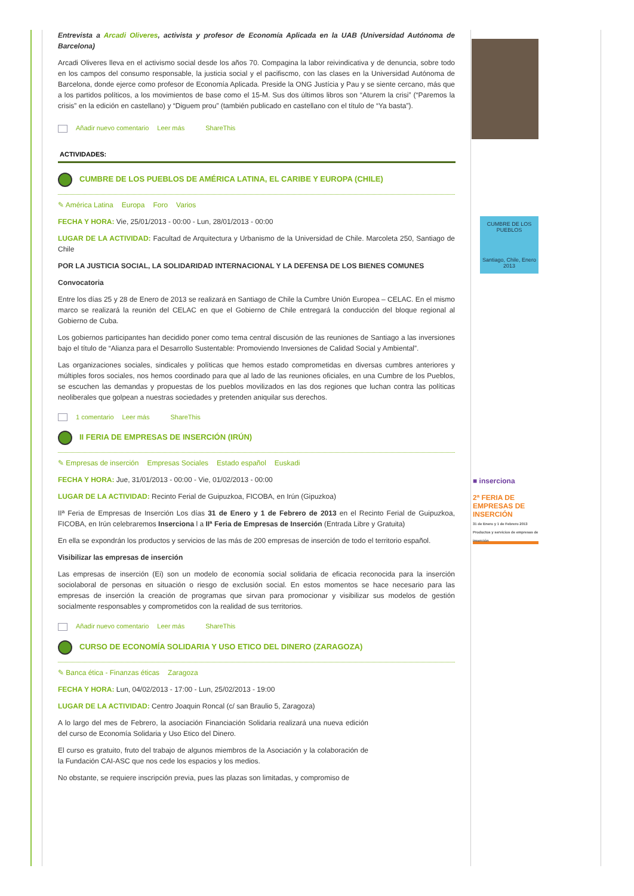Entrevista a Arcadi Oliveres, activista y profesor de Economía Aplicada en la UAB (Universidad Autónoma de Barcelona)
Arcadi Oliveres lleva en el activismo social desde los años 70. Compagina la labor reivindicativa y de denuncia, sobre todo en los campos del consumo responsable, la justicia social y el pacifiscmo, con las clases en la Universidad Autónoma de Barcelona, donde ejerce como profesor de Economía Aplicada. Preside la ONG Justícia y Pau y se siente cercano, más que a los partidos políticos, a los movimientos de base como el 15-M. Sus dos últimos libros son “Aturem la crisi” (“Paremos la crisis” en la edición en castellano) y “Diguem prou” (también publicado en castellano con el título de “Ya basta”).
Añadir nuevo comentario Leer más ShareThis
ACTIVIDADES:
CUMBRE DE LOS PUEBLOS DE AMÉRICA LATINA, EL CARIBE Y EUROPA (CHILE)
✎ América Latina Europa Foro Varios
CUMBRE DE LOS PUEBLOS
Santiago, Chile, Enero 2013
FECHA Y HORA: Vie, 25/01/2013 - 00:00 - Lun, 28/01/2013 - 00:00
LUGAR DE LA ACTIVIDAD: Facultad de Arquitectura y Urbanismo de la Universidad de Chile. Marcoleta 250, Santiago de Chile
POR LA JUSTICIA SOCIAL, LA SOLIDARIDAD INTERNACIONAL Y LA DEFENSA DE LOS BIENES COMUNES
Convocatoria
Entre los días 25 y 28 de Enero de 2013 se realizará en Santiago de Chile la Cumbre Unión Europea – CELAC. En el mismo marco se realizará la reunión del CELAC en que el Gobierno de Chile entregará la conducción del bloque regional al Gobierno de Cuba.
Los gobiernos participantes han decidido poner como tema central discusión de las reuniones de Santiago a las inversiones bajo el título de “Alianza para el Desarrollo Sustentable: Promoviendo Inversiones de Calidad Social y Ambiental”.
Las organizaciones sociales, sindicales y políticas que hemos estado comprometidas en diversas cumbres anteriores y múltiples foros sociales, nos hemos coordinado para que al lado de las reuniones oficiales, en una Cumbre de los Pueblos, se escuchen las demandas y propuestas de los pueblos movilizados en las dos regiones que luchan contra las políticas neoliberales que golpean a nuestras sociedades y pretenden aniquilar sus derechos.
1 comentario Leer más ShareThis
II FERIA DE EMPRESAS DE INSERCIÓN (IRÚN)
✎ Empresas de inserción Empresas Sociales Estado español Euskadi
■ inserciona
2ª FERIA DE EMPRESAS DE INSERCIÓN
31 de Enero y 1 de Febrero 2013
Productos y servicios de empresas de inserción
FECHA Y HORA: Jue, 31/01/2013 - 00:00 - Vie, 01/02/2013 - 00:00
LUGAR DE LA ACTIVIDAD: Recinto Ferial de Guipuzkoa, FICOBA, en Irún (Gipuzkoa)
IIª Feria de Empresas de Inserción Los días 31 de Enero y 1 de Febrero de 2013 en el Recinto Ferial de Guipuzkoa, FICOBA, en Irún celebraremos Inserciona l a IIª Feria de Empresas de Inserción (Entrada Libre y Gratuita)
En ella se expondrán los productos y servicios de las más de 200 empresas de inserción de todo el territorio español.
Visibilizar las empresas de inserción
Las empresas de inserción (Ei) son un modelo de economía social solidaria de eficacia reconocida para la inserción sociolaboral de personas en situación o riesgo de exclusión social. En estos momentos se hace necesario para las empresas de inserción la creación de programas que sirvan para promocionar y visibilizar sus modelos de gestión socialmente responsables y comprometidos con la realidad de sus territorios.
Añadir nuevo comentario Leer más ShareThis
CURSO DE ECONOMÍA SOLIDARIA Y USO ETICO DEL DINERO (ZARAGOZA)
✎ Banca ética - Finanzas éticas Zaragoza
FECHA Y HORA: Lun, 04/02/2013 - 17:00 - Lun, 25/02/2013 - 19:00
LUGAR DE LA ACTIVIDAD: Centro Joaquin Roncal (c/ san Braulio 5, Zaragoza)
A lo largo del mes de Febrero, la asociación Financiación Solidaria realizará una nueva edición del curso de Economía Solidaria y Uso Etico del Dinero.
El curso es gratuito, fruto del trabajo de algunos miembros de la Asociación y la colaboración de la Fundación CAI-ASC que nos cede los espacios y los medios.
No obstante, se requiere inscripción previa, pues las plazas son limitadas, y compromiso de